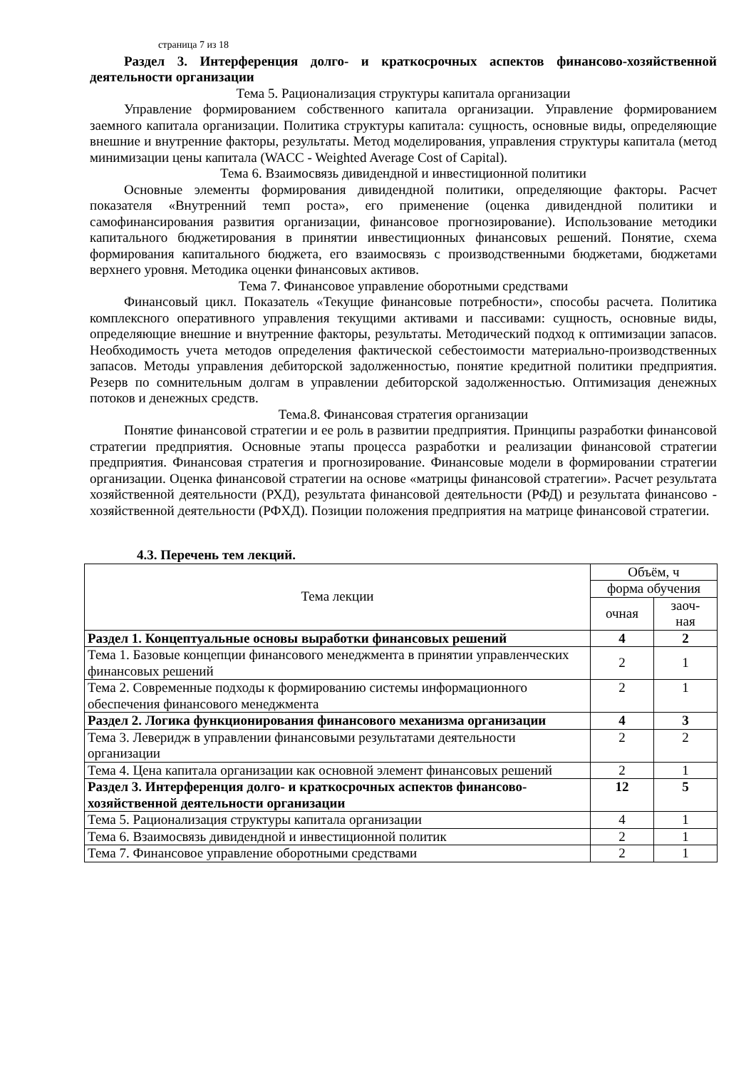страница 7 из 18
Раздел 3. Интерференция долго- и краткосрочных аспектов финансово-хозяйственной деятельности организации
Тема 5. Рационализация структуры капитала организации
Управление формированием собственного капитала организации. Управление формированием заемного капитала организации. Политика структуры капитала: сущность, основные виды, определяющие внешние и внутренние факторы, результаты. Метод моделирования, управления структуры капитала (метод минимизации цены капитала (WACC - Weighted Average Cost of Capital).
Тема 6. Взаимосвязь дивидендной и инвестиционной политики
Основные элементы формирования дивидендной политики, определяющие факторы. Расчет показателя «Внутренний темп роста», его применение (оценка дивидендной политики и самофинансирования развития организации, финансовое прогнозирование). Использование методики капитального бюджетирования в принятии инвестиционных финансовых решений. Понятие, схема формирования капитального бюджета, его взаимосвязь с производственными бюджетами, бюджетами верхнего уровня. Методика оценки финансовых активов.
Тема 7. Финансовое управление оборотными средствами
Финансовый цикл. Показатель «Текущие финансовые потребности», способы расчета. Политика комплексного оперативного управления текущими активами и пассивами: сущность, основные виды, определяющие внешние и внутренние факторы, результаты. Методический подход к оптимизации запасов. Необходимость учета методов определения фактической себестоимости материально-производственных запасов. Методы управления дебиторской задолженностью, понятие кредитной политики предприятия. Резерв по сомнительным долгам в управлении дебиторской задолженностью. Оптимизация денежных потоков и денежных средств.
Тема.8. Финансовая стратегия организации
Понятие финансовой стратегии и ее роль в развитии предприятия. Принципы разработки финансовой стратегии предприятия. Основные этапы процесса разработки и реализации финансовой стратегии предприятия. Финансовая стратегия и прогнозирование. Финансовые модели в формировании стратегии организации. Оценка финансовой стратегии на основе «матрицы финансовой стратегии». Расчет результата хозяйственной деятельности (РХД), результата финансовой деятельности (РФД) и результата финансово - хозяйственной деятельности (РФХД). Позиции положения предприятия на матрице финансовой стратегии.
4.3. Перечень тем лекций.
| Тема лекции | Объём, ч | |
| --- | --- | --- |
| | форма обучения | |
| | очная | заоч- ная |
| Раздел 1. Концептуальные основы выработки финансовых решений | 4 | 2 |
| Тема 1. Базовые концепции финансового менеджмента в принятии управленческих финансовых решений | 2 | 1 |
| Тема 2. Современные подходы к формированию системы информационного обеспечения финансового менеджмента | 2 | 1 |
| Раздел 2. Логика функционирования финансового механизма организации | 4 | 3 |
| Тема 3. Леверидж в управлении финансовыми результатами деятельности организации | 2 | 2 |
| Тема 4. Цена капитала организации как основной элемент финансовых решений | 2 | 1 |
| Раздел 3. Интерференция долго- и краткосрочных аспектов финансово-хозяйственной деятельности организации | 12 | 5 |
| Тема 5. Рационализация структуры капитала организации | 4 | 1 |
| Тема 6. Взаимосвязь дивидендной и инвестиционной политик | 2 | 1 |
| Тема 7. Финансовое управление оборотными средствами | 2 | 1 |